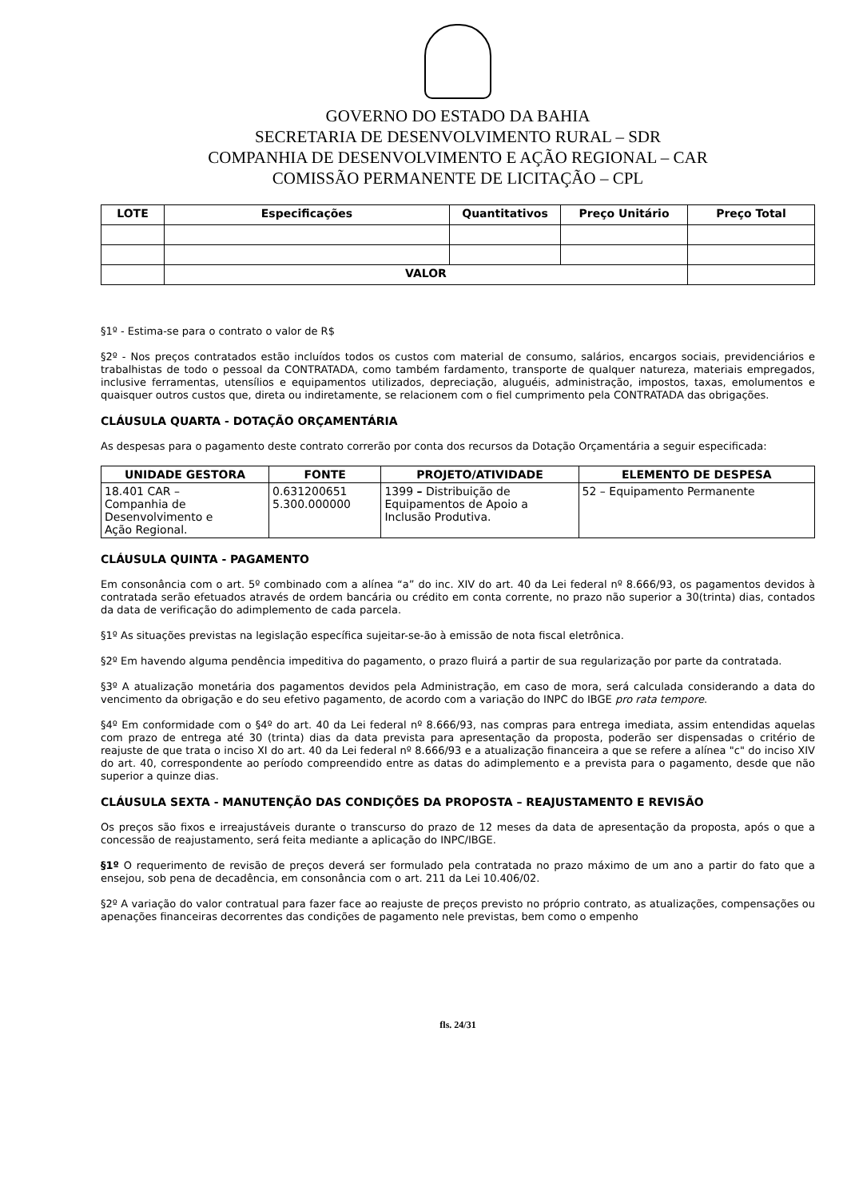GOVERNO DO ESTADO DA BAHIA
SECRETARIA DE DESENVOLVIMENTO RURAL – SDR
COMPANHIA DE DESENVOLVIMENTO E AÇÃO REGIONAL – CAR
COMISSÃO PERMANENTE DE LICITAÇÃO – CPL
| LOTE | Especificações | Quantitativos | Preço Unitário | Preço Total |
| --- | --- | --- | --- | --- |
| | VALOR | | | |
§1º - Estima-se para o contrato o valor de R$
§2º - Nos preços contratados estão incluídos todos os custos com material de consumo, salários, encargos sociais, previdenciários e trabalhistas de todo o pessoal da CONTRATADA, como também fardamento, transporte de qualquer natureza, materiais empregados, inclusive ferramentas, utensílios e equipamentos utilizados, depreciação, aluguéis, administração, impostos, taxas, emolumentos e quaisquer outros custos que, direta ou indiretamente, se relacionem com o fiel cumprimento pela CONTRATADA das obrigações.
CLÁUSULA QUARTA - DOTAÇÃO ORÇAMENTÁRIA
As despesas para o pagamento deste contrato correrão por conta dos recursos da Dotação Orçamentária a seguir especificada:
| UNIDADE GESTORA | FONTE | PROJETO/ATIVIDADE | ELEMENTO DE DESPESA |
| --- | --- | --- | --- |
| 18.401 CAR – Companhia de Desenvolvimento e Ação Regional. | 0.631200651 5.300.000000 | 1399 – Distribuição de Equipamentos de Apoio a Inclusão Produtiva. | 52 – Equipamento Permanente |
CLÁUSULA QUINTA - PAGAMENTO
Em consonância com o art. 5º combinado com a alínea “a” do inc. XIV do art. 40 da Lei federal nº 8.666/93, os pagamentos devidos à contratada serão efetuados através de ordem bancária ou crédito em conta corrente, no prazo não superior a 30(trinta) dias, contados da data de verificação do adimplemento de cada parcela.
§1º As situações previstas na legislação específica sujeitar-se-ão à emissão de nota fiscal eletrônica.
§2º Em havendo alguma pendência impeditiva do pagamento, o prazo fluirá a partir de sua regularização por parte da contratada.
§3º A atualização monetária dos pagamentos devidos pela Administração, em caso de mora, será calculada considerando a data do vencimento da obrigação e do seu efetivo pagamento, de acordo com a variação do INPC do IBGE pro rata tempore.
§4º Em conformidade com o §4º do art. 40 da Lei federal nº 8.666/93, nas compras para entrega imediata, assim entendidas aquelas com prazo de entrega até 30 (trinta) dias da data prevista para apresentação da proposta, poderão ser dispensadas o critério de reajuste de que trata o inciso XI do art. 40 da Lei federal nº 8.666/93 e a atualização financeira a que se refere a alínea "c" do inciso XIV do art. 40, correspondente ao período compreendido entre as datas do adimplemento e a prevista para o pagamento, desde que não superior a quinze dias.
CLÁUSULA SEXTA - MANUTENÇÃO DAS CONDIÇÕES DA PROPOSTA – REAJUSTAMENTO E REVISÃO
Os preços são fixos e irreajustáveis durante o transcurso do prazo de 12 meses da data de apresentação da proposta, após o que a concessão de reajustamento, será feita mediante a aplicação do INPC/IBGE.
§1º O requerimento de revisão de preços deverá ser formulado pela contratada no prazo máximo de um ano a partir do fato que a ensejou, sob pena de decadência, em consonância com o art. 211 da Lei 10.406/02.
§2º A variação do valor contratual para fazer face ao reajuste de preços previsto no próprio contrato, as atualizações, compensações ou apenações financeiras decorrentes das condições de pagamento nele previstas, bem como o empenho
fls. 24/31